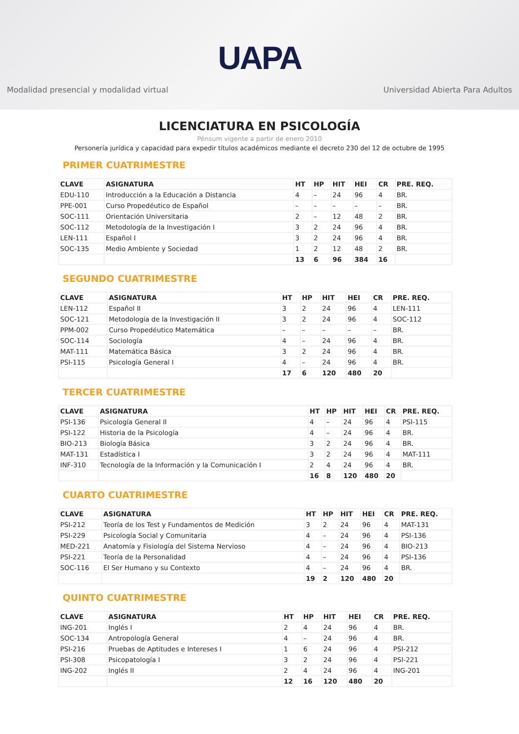UAPA
Modalidad presencial y modalidad virtual Universidad Abierta Para Adultos
LICENCIATURA EN PSICOLOGÍA
Pénsum vigente a partir de enero 2010
Personería jurídica y capacidad para expedir títulos académicos mediante el decreto 230 del 12 de octubre de 1995
PRIMER CUATRIMESTRE
| CLAVE | ASIGNATURA | HT | HP | HIT | HEI | CR | PRE. REQ. |
| --- | --- | --- | --- | --- | --- | --- | --- |
| EDU-110 | Introducción a la Educación a Distancia | 4 | – | 24 | 96 | 4 | BR. |
| PPE-001 | Curso Propedéutico de Español | – | – | – | – | – | BR. |
| SOC-111 | Orientación Universitaria | 2 | – | 12 | 48 | 2 | BR. |
| SOC-112 | Metodología de la Investigación I | 3 | 2 | 24 | 96 | 4 | BR. |
| LEN-111 | Español I | 3 | 2 | 24 | 96 | 4 | BR. |
| SOC-135 | Medio Ambiente y Sociedad | 1 | 2 | 12 | 48 | 2 | BR. |
| | | 13 | 6 | 96 | 384 | 16 | |
SEGUNDO CUATRIMESTRE
| CLAVE | ASIGNATURA | HT | HP | HIT | HEI | CR | PRE. REQ. |
| --- | --- | --- | --- | --- | --- | --- | --- |
| LEN-112 | Español II | 3 | 2 | 24 | 96 | 4 | LEN-111 |
| SOC-121 | Metodología de la Investigación II | 3 | 2 | 24 | 96 | 4 | SOC-112 |
| PPM-002 | Curso Propedéutico Matemática | – | – | – | – | – | BR. |
| SOC-114 | Sociología | 4 | – | 24 | 96 | 4 | BR. |
| MAT-111 | Matemática Básica | 3 | 2 | 24 | 96 | 4 | BR. |
| PSI-115 | Psicología General I | 4 | – | 24 | 96 | 4 | BR. |
| | | 17 | 6 | 120 | 480 | 20 | |
TERCER CUATRIMESTRE
| CLAVE | ASIGNATURA | HT | HP | HIT | HEI | CR | PRE. REQ. |
| --- | --- | --- | --- | --- | --- | --- | --- |
| PSI-136 | Psicología General II | 4 | – | 24 | 96 | 4 | PSI-115 |
| PSI-122 | Historia de la Psicología | 4 | – | 24 | 96 | 4 | BR. |
| BIO-213 | Biología Básica | 3 | 2 | 24 | 96 | 4 | BR. |
| MAT-131 | Estadística I | 3 | 2 | 24 | 96 | 4 | MAT-111 |
| INF-310 | Tecnología de la Información y la Comunicación I | 2 | 4 | 24 | 96 | 4 | BR. |
| | | 16 | 8 | 120 | 480 | 20 | |
CUARTO CUATRIMESTRE
| CLAVE | ASIGNATURA | HT | HP | HIT | HEI | CR | PRE. REQ. |
| --- | --- | --- | --- | --- | --- | --- | --- |
| PSI-212 | Teoría de los Test y Fundamentos de Medición | 3 | 2 | 24 | 96 | 4 | MAT-131 |
| PSI-229 | Psicología Social y Comunitaria | 4 | – | 24 | 96 | 4 | PSI-136 |
| MED-221 | Anatomía y Fisiología del Sistema Nervioso | 4 | – | 24 | 96 | 4 | BIO-213 |
| PSI-221 | Teoría de la Personalidad | 4 | – | 24 | 96 | 4 | PSI-136 |
| SOC-116 | El Ser Humano y su Contexto | 4 | – | 24 | 96 | 4 | BR. |
| | | 19 | 2 | 120 | 480 | 20 | |
QUINTO CUATRIMESTRE
| CLAVE | ASIGNATURA | HT | HP | HIT | HEI | CR | PRE. REQ. |
| --- | --- | --- | --- | --- | --- | --- | --- |
| ING-201 | Inglés I | 2 | 4 | 24 | 96 | 4 | BR. |
| SOC-134 | Antropología General | 4 | – | 24 | 96 | 4 | BR. |
| PSI-216 | Pruebas de Aptitudes e Intereses I | 1 | 6 | 24 | 96 | 4 | PSI-212 |
| PSI-308 | Psicopatología I | 3 | 2 | 24 | 96 | 4 | PSI-221 |
| ING-202 | Inglés II | 2 | 4 | 24 | 96 | 4 | ING-201 |
| | | 12 | 16 | 120 | 480 | 20 | |